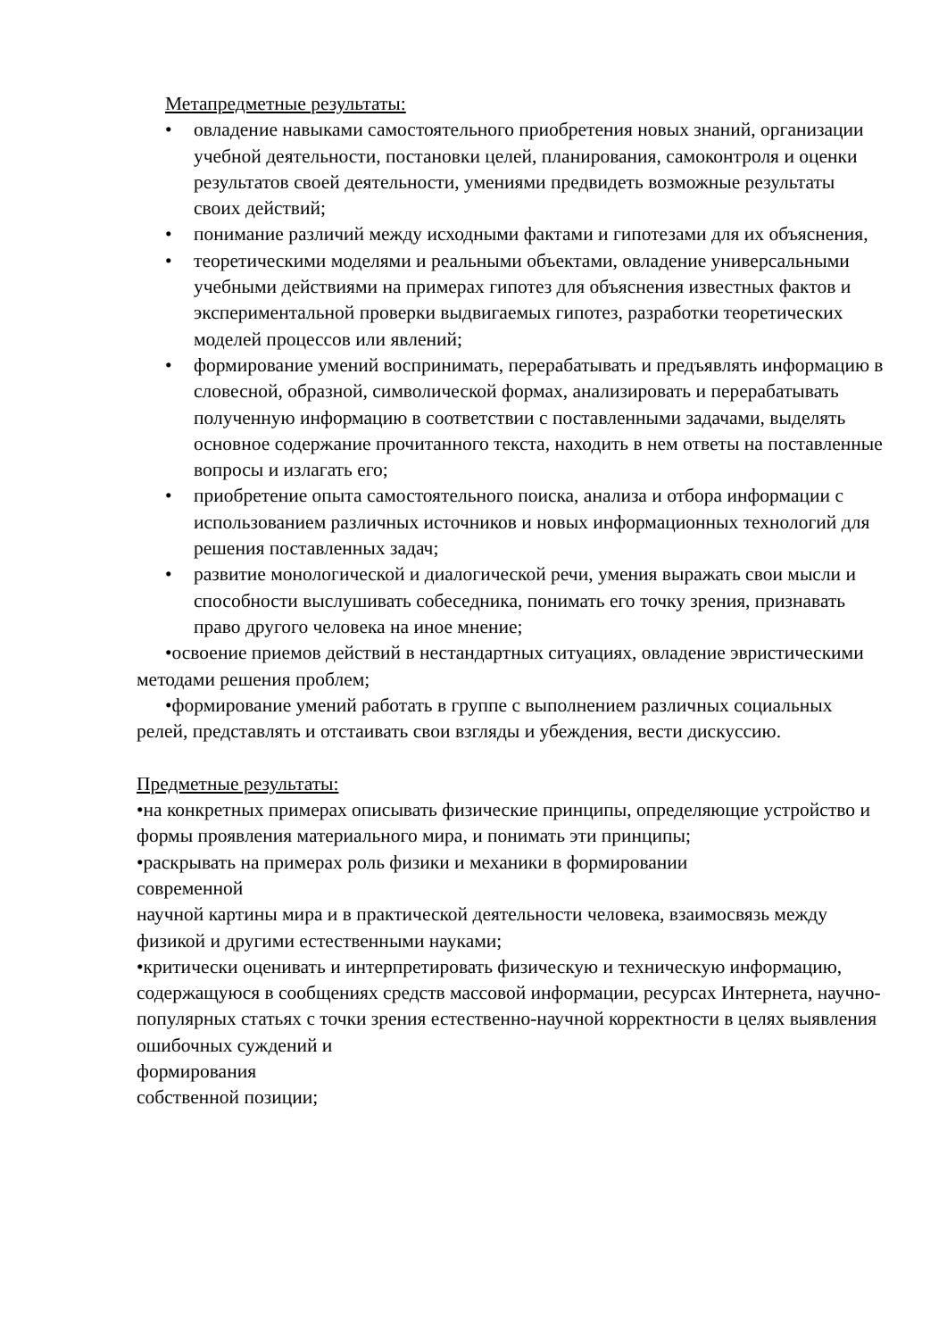Метапредметные результаты:
• овладение навыками самостоятельного приобретения новых знаний, организации учебной деятельности, постановки целей, планирования, самоконтроля и оценки результатов своей деятельности, умениями предвидеть возможные результаты своих действий;
• понимание различий между исходными фактами и гипотезами для их объяснения,
• теоретическими моделями и реальными объектами, овладение универсальными учебными действиями на примерах гипотез для объяснения известных фактов и экспериментальной проверки выдвигаемых гипотез, разработки теоретических моделей процессов или явлений;
• формирование умений воспринимать, перерабатывать и предъявлять информацию в словесной, образной, символической формах, анализировать и перерабатывать полученную информацию в соответствии с поставленными задачами, выделять основное содержание прочитанного текста, находить в нем ответы на поставленные вопросы и излагать его;
• приобретение опыта самостоятельного поиска, анализа и отбора информации с использованием различных источников и новых информационных технологий для решения поставленных задач;
• развитие монологической и диалогической речи, умения выражать свои мысли и способности выслушивать собеседника, понимать его точку зрения, признавать право другого человека на иное мнение;
•освоение приемов действий в нестандартных ситуациях, овладение эвристическими методами решения проблем;
•формирование умений работать в группе с выполнением различных социальных релей, представлять и отстаивать свои взгляды и убеждения, вести дискуссию.
Предметные результаты:
•на конкретных примерах описывать физические принципы, определяющие устройство и формы проявления материального мира, и понимать эти принципы;
•раскрывать на примерах роль физики и механики в формировании
современной
научной картины мира и в практической деятельности человека, взаимосвязь между физикой и другими естественными науками;
•критически оценивать и интерпретировать физическую и техническую информацию, содержащуюся в сообщениях средств массовой информации, ресурсах Интернета, научно-популярных статьях с точки зрения естественно-научной корректности в целях выявления ошибочных суждений и
формирования
собственной позиции;